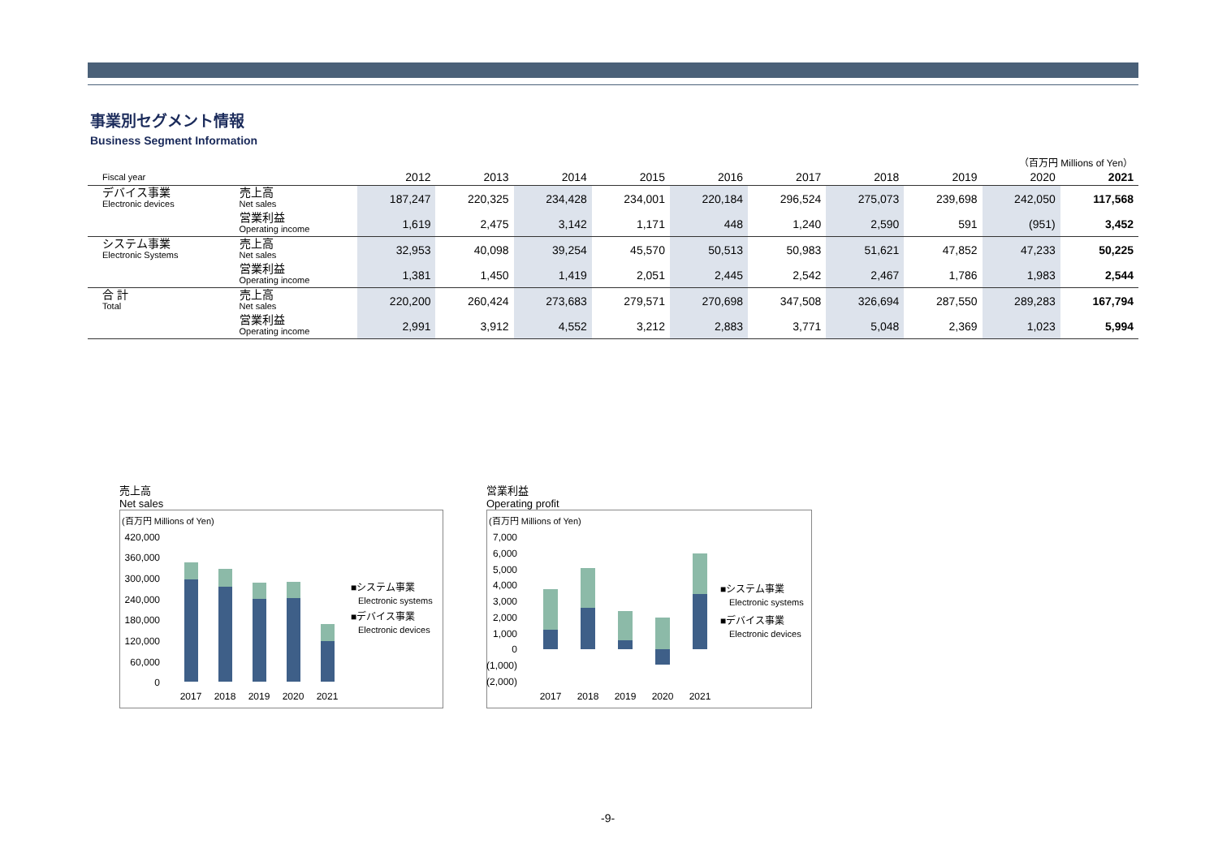事業別セグメント情報
Business Segment Information
（百万円 Millions of Yen）
| Fiscal year | | 2012 | 2013 | 2014 | 2015 | 2016 | 2017 | 2018 | 2019 | 2020 | 2021 |
| デバイス事業 Electronic devices | 売上高 Net sales | 187,247 | 220,325 | 234,428 | 234,001 | 220,184 | 296,524 | 275,073 | 239,698 | 242,050 | 117,568 |
| | 営業利益 Operating income | 1,619 | 2,475 | 3,142 | 1,171 | 448 | 1,240 | 2,590 | 591 | (951) | 3,452 |
| システム事業 Electronic Systems | 売上高 Net sales | 32,953 | 40,098 | 39,254 | 45,570 | 50,513 | 50,983 | 51,621 | 47,852 | 47,233 | 50,225 |
| | 営業利益 Operating income | 1,381 | 1,450 | 1,419 | 2,051 | 2,445 | 2,542 | 2,467 | 1,786 | 1,983 | 2,544 |
| 合 計 Total | 売上高 Net sales | 220,200 | 260,424 | 273,683 | 279,571 | 270,698 | 347,508 | 326,694 | 287,550 | 289,283 | 167,794 |
| | 営業利益 Operating income | 2,991 | 3,912 | 4,552 | 3,212 | 2,883 | 3,771 | 5,048 | 2,369 | 1,023 | 5,994 |
売上高
Net sales
(百万円 Millions of Yen)
420,000
360,000
300,000
240,000
180,000
120,000
60,000
0
2017
2018
2019
2020
2021
■システム事業
Electronic systems
■デバイス事業
Electronic devices
営業利益
Operating profit
(百万円 Millions of Yen)
7,000
6,000
5,000
4,000
3,000
2,000
1,000
0
(1,000)
(2,000)
2017
2018
2019
2020
2021
■システム事業
Electronic systems
■デバイス事業
Electronic devices
-9-